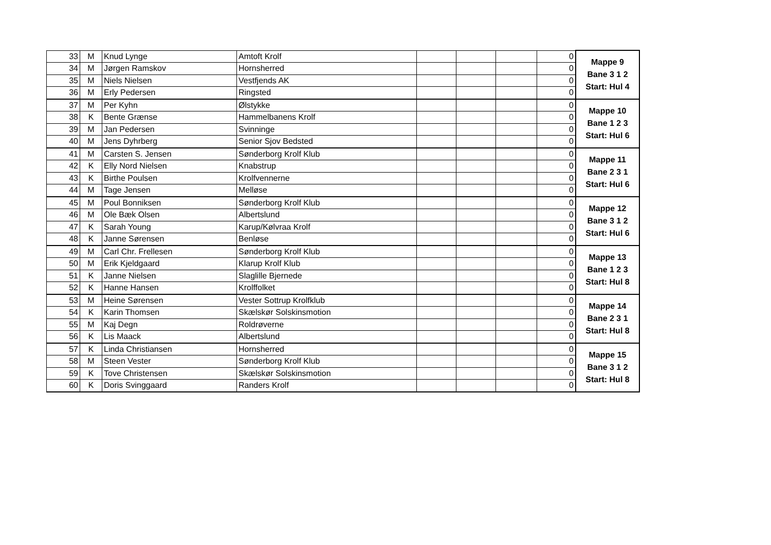| 33 | M | Knud Lynge | Amtoft Krolf | | | | 0 | Mappe 9 Bane 3 1 2 Start: Hul 4 |
| 34 | M | Jørgen Ramskov | Hornsherred | | | | 0 | |
| 35 | M | Niels Nielsen | Vestfjends AK | | | | 0 | |
| 36 | M | Erly Pedersen | Ringsted | | | | 0 | |
| 37 | M | Per Kyhn | Ølstykke | | | | 0 | Mappe 10 Bane 1 2 3 Start: Hul 6 |
| 38 | K | Bente Grænse | Hammelbanens Krolf | | | | 0 | |
| 39 | M | Jan Pedersen | Svinninge | | | | 0 | |
| 40 | M | Jens Dyhrberg | Senior Sjov Bedsted | | | | 0 | |
| 41 | M | Carsten S. Jensen | Sønderborg Krolf Klub | | | | 0 | Mappe 11 Bane 2 3 1 Start: Hul 6 |
| 42 | K | Elly Nord Nielsen | Knabstrup | | | | 0 | |
| 43 | K | Birthe Poulsen | Krolfvennerne | | | | 0 | |
| 44 | M | Tage Jensen | Melløse | | | | 0 | |
| 45 | M | Poul Bonniksen | Sønderborg Krolf Klub | | | | 0 | Mappe 12 Bane 3 1 2 Start: Hul 6 |
| 46 | M | Ole Bæk Olsen | Albertslund | | | | 0 | |
| 47 | K | Sarah Young | Karup/Kølvraa Krolf | | | | 0 | |
| 48 | K | Janne Sørensen | Benløse | | | | 0 | |
| 49 | M | Carl Chr. Frellesen | Sønderborg Krolf Klub | | | | 0 | Mappe 13 Bane 1 2 3 Start: Hul 8 |
| 50 | M | Erik Kjeldgaard | Klarup Krolf Klub | | | | 0 | |
| 51 | K | Janne Nielsen | Slaglille Bjernede | | | | 0 | |
| 52 | K | Hanne Hansen | Krolffolket | | | | 0 | |
| 53 | M | Heine Sørensen | Vester Sottrup Krolfklub | | | | 0 | Mappe 14 Bane 2 3 1 Start: Hul 8 |
| 54 | K | Karin Thomsen | Skælskør Solskinsmotion | | | | 0 | |
| 55 | M | Kaj Degn | Roldrøverne | | | | 0 | |
| 56 | K | Lis Maack | Albertslund | | | | 0 | |
| 57 | K | Linda Christiansen | Hornsherred | | | | 0 | Mappe 15 Bane 3 1 2 Start: Hul 8 |
| 58 | M | Steen Vester | Sønderborg Krolf Klub | | | | 0 | |
| 59 | K | Tove Christensen | Skælskør Solskinsmotion | | | | 0 | |
| 60 | K | Doris Svinggaard | Randers Krolf | | | | 0 | |